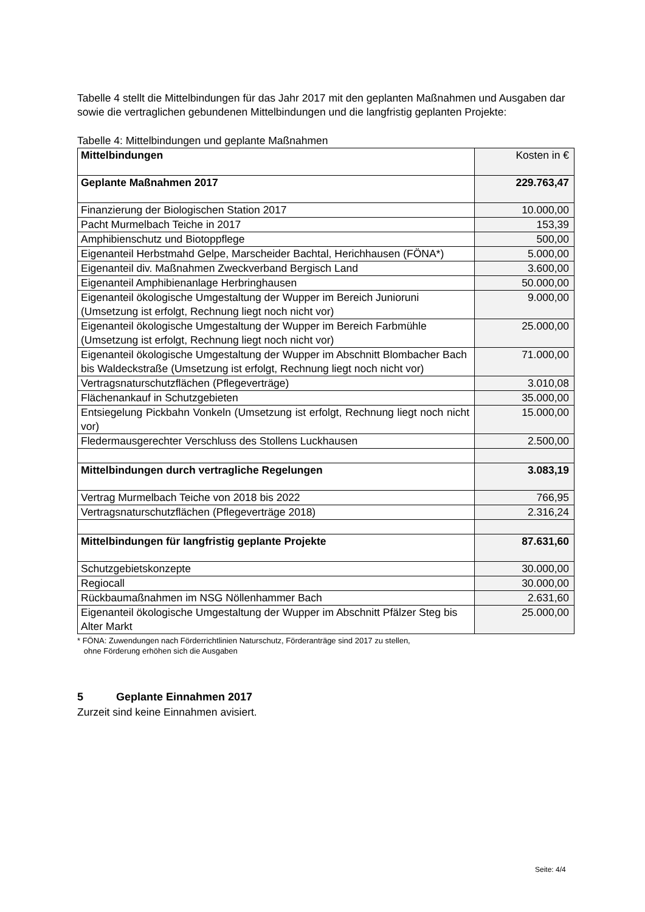Tabelle 4 stellt die Mittelbindungen für das Jahr 2017 mit den geplanten Maßnahmen und Ausgaben dar sowie die vertraglichen gebundenen Mittelbindungen und die langfristig geplanten Projekte:
Tabelle 4: Mittelbindungen und geplante Maßnahmen
| Mittelbindungen | Kosten in € |
| Geplante Maßnahmen 2017 | 229.763,47 |
| Finanzierung der Biologischen Station 2017 | 10.000,00 |
| Pacht Murmelbach Teiche in 2017 | 153,39 |
| Amphibienschutz und Biotoppflege | 500,00 |
| Eigenanteil Herbstmahd Gelpe, Marscheider Bachtal, Herichhausen (FÖNA*) | 5.000,00 |
| Eigenanteil div. Maßnahmen Zweckverband Bergisch Land | 3.600,00 |
| Eigenanteil Amphibienanlage Herbringhausen | 50.000,00 |
| Eigenanteil ökologische Umgestaltung der Wupper im Bereich Junioruni (Umsetzung ist erfolgt, Rechnung liegt noch nicht vor) | 9.000,00 |
| Eigenanteil ökologische Umgestaltung der Wupper im Bereich Farbmühle (Umsetzung ist erfolgt, Rechnung liegt noch nicht vor) | 25.000,00 |
| Eigenanteil ökologische Umgestaltung der Wupper im Abschnitt Blombacher Bach bis Waldeckstraße (Umsetzung ist erfolgt, Rechnung liegt noch nicht vor) | 71.000,00 |
| Vertragsnaturschutzflächen (Pflegeverträge) | 3.010,08 |
| Flächenankauf in Schutzgebieten | 35.000,00 |
| Entsiegelung Pickbahn Vonkeln (Umsetzung ist erfolgt, Rechnung liegt noch nicht vor) | 15.000,00 |
| Fledermausgerechter Verschluss des Stollens Luckhausen | 2.500,00 |
| Mittelbindungen durch vertragliche Regelungen | 3.083,19 |
| Vertrag Murmelbach Teiche von 2018 bis 2022 | 766,95 |
| Vertragsnaturschutzflächen (Pflegeverträge 2018) | 2.316,24 |
| Mittelbindungen für langfristig geplante Projekte | 87.631,60 |
| Schutzgebietskonzepte | 30.000,00 |
| Regiocall | 30.000,00 |
| Rückbaumaßnahmen im NSG Nöllenhammer Bach | 2.631,60 |
| Eigenanteil ökologische Umgestaltung der Wupper im Abschnitt Pfälzer Steg bis Alter Markt | 25.000,00 |
* FÖNA: Zuwendungen nach Förderrichtlinien Naturschutz, Förderanträge sind 2017 zu stellen,
ohne Förderung erhöhen sich die Ausgaben
5 Geplante Einnahmen 2017
Zurzeit sind keine Einnahmen avisiert.
Seite: 4/4